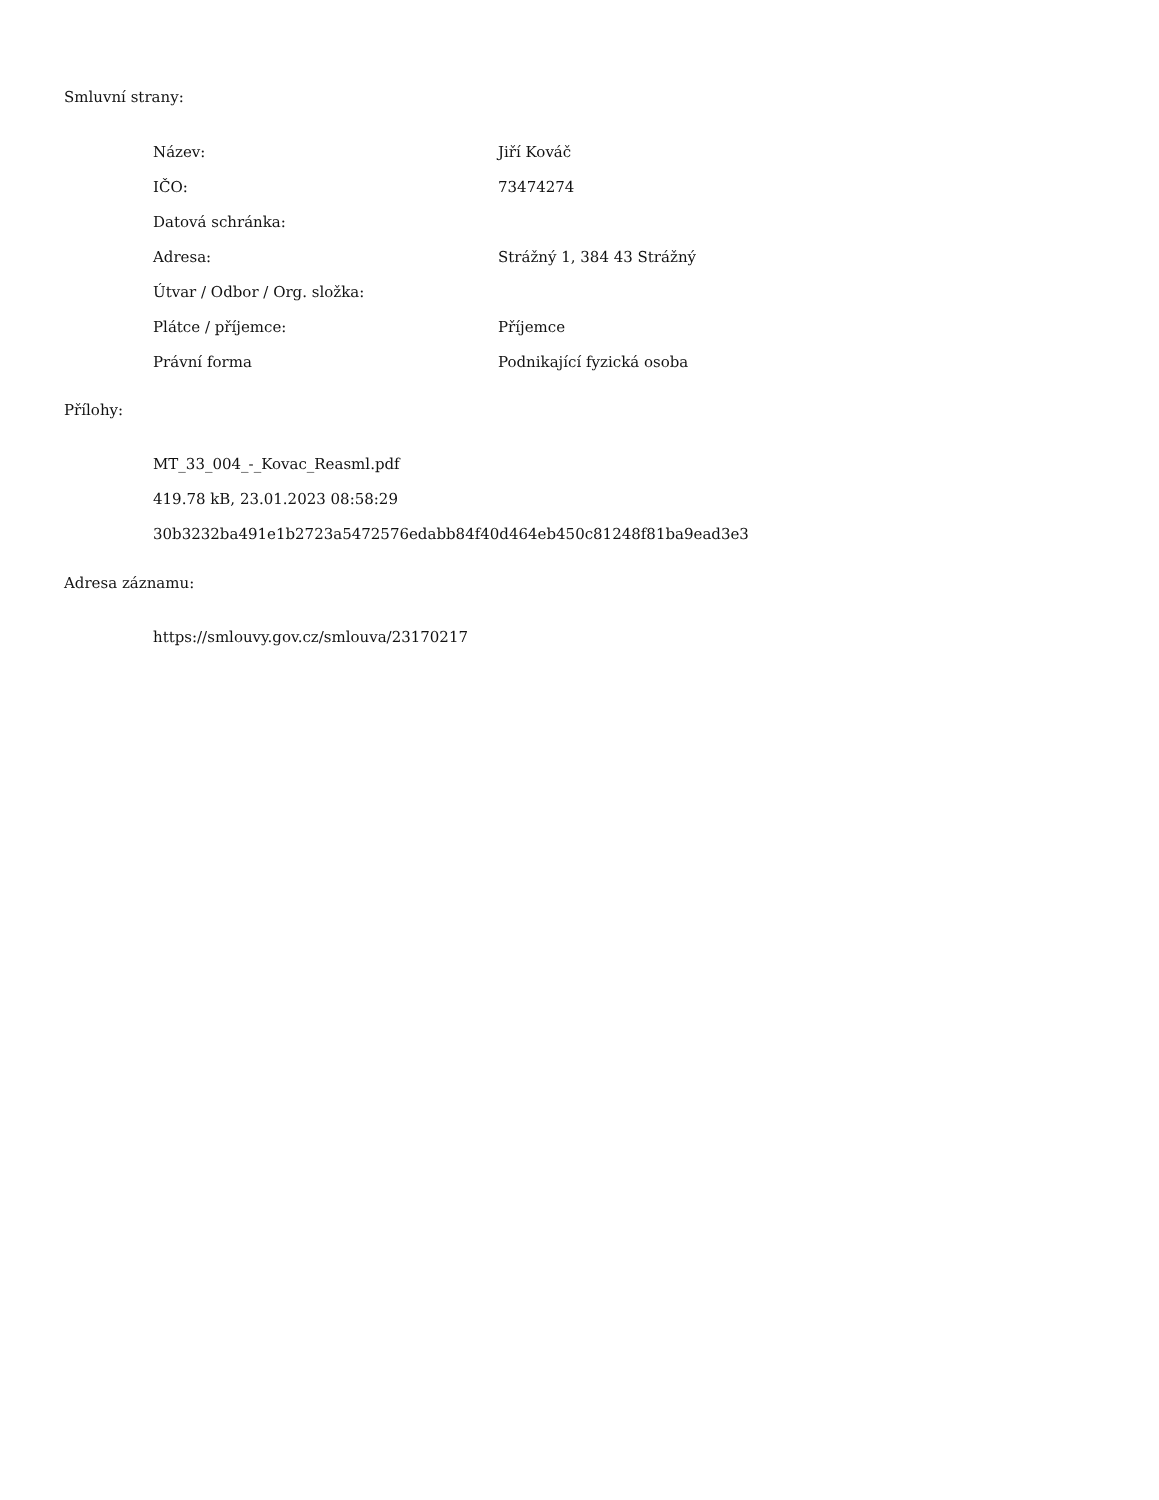Smluvní strany:
| Název: | Jiří Kováč |
| IČO: | 73474274 |
| Datová schránka: | |
| Adresa: | Strážný 1, 384 43 Strážný |
| Útvar / Odbor / Org. složka: | |
| Plátce / příjemce: | Příjemce |
| Právní forma | Podnikající fyzická osoba |
Přílohy:
MT_33_004_-_Kovac_Reasml.pdf
419.78 kB, 23.01.2023 08:58:29
30b3232ba491e1b2723a5472576edabb84f40d464eb450c81248f81ba9ead3e3
Adresa záznamu:
https://smlouvy.gov.cz/smlouva/23170217